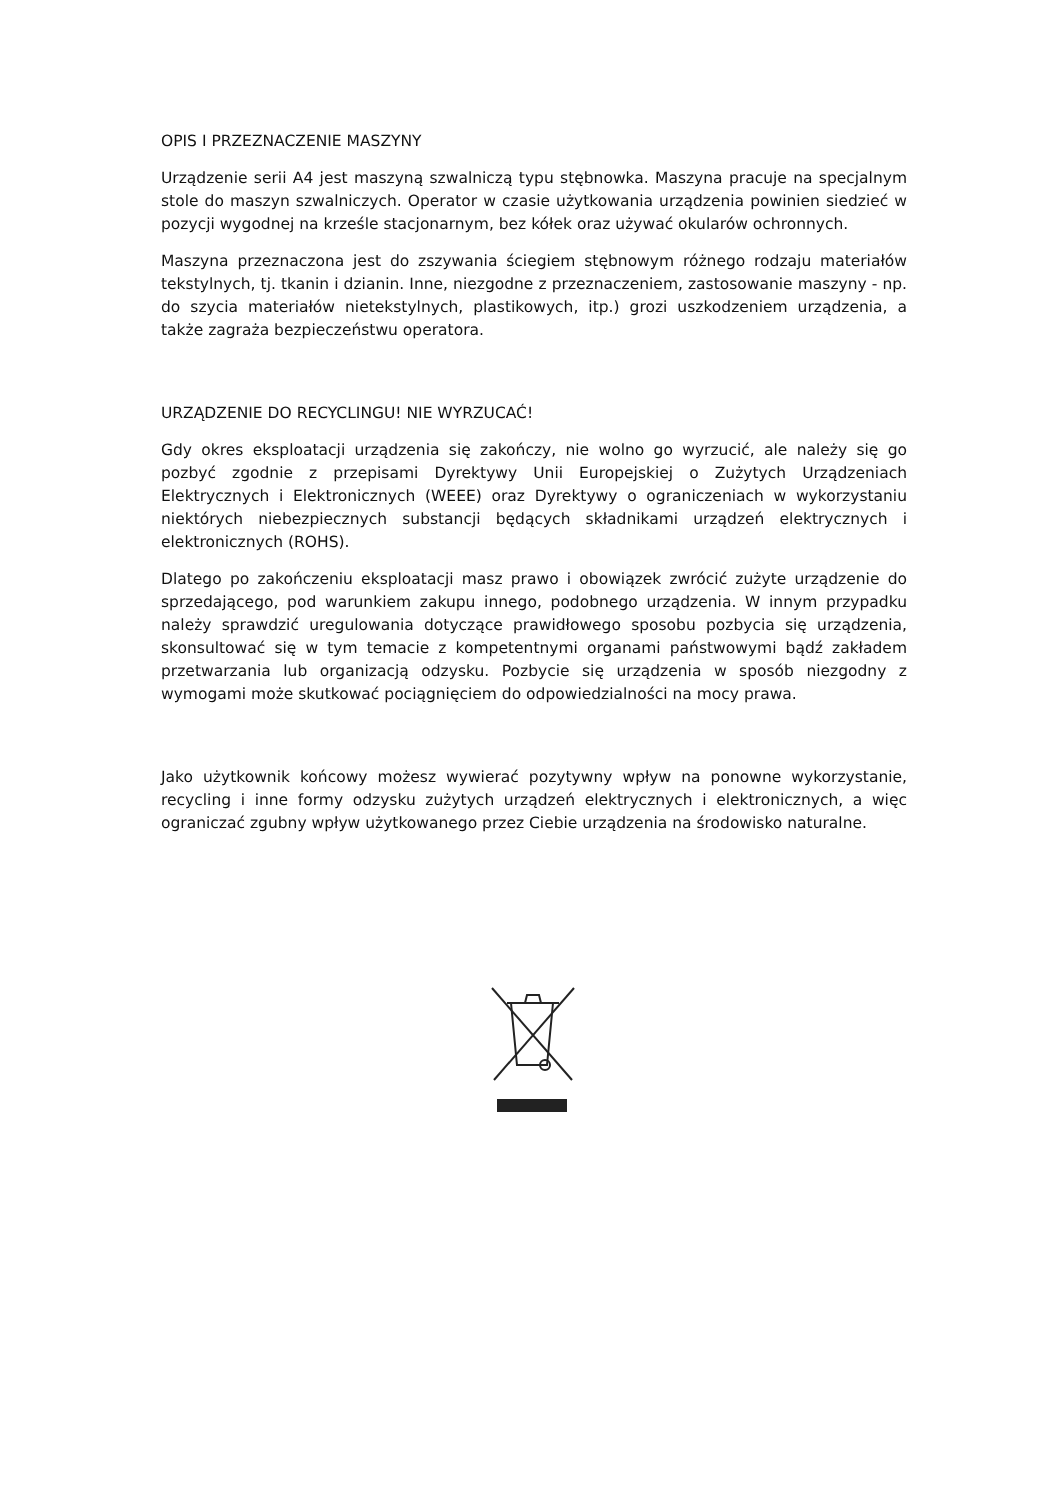OPIS I PRZEZNACZENIE MASZYNY
Urządzenie serii A4 jest maszyną szwalniczą typu stębnowka. Maszyna pracuje na specjalnym stole do maszyn szwalniczych. Operator w czasie użytkowania urządzenia powinien siedzieć w pozycji wygodnej na krześle stacjonarnym, bez kółek oraz używać okularów ochronnych.
Maszyna przeznaczona jest do zszywania ściegiem stębnowym różnego rodzaju materiałów tekstylnych, tj. tkanin i dzianin. Inne, niezgodne z przeznaczeniem, zastosowanie maszyny - np. do szycia materiałów nietekstylnych, plastikowych, itp.) grozi uszkodzeniem urządzenia, a także zagraża bezpieczeństwu operatora.
URZĄDZENIE DO RECYCLINGU! NIE WYRZUCAĆ!
Gdy okres eksploatacji urządzenia się zakończy, nie wolno go wyrzucić, ale należy się go pozbyć zgodnie z przepisami Dyrektywy Unii Europejskiej o Zużytych Urządzeniach Elektrycznych i Elektronicznych (WEEE) oraz Dyrektywy o ograniczeniach w wykorzystaniu niektórych niebezpiecznych substancji będących składnikami urządzeń elektrycznych i elektronicznych (ROHS).
Dlatego po zakończeniu eksploatacji masz prawo i obowiązek zwrócić zużyte urządzenie do sprzedającego, pod warunkiem zakupu innego, podobnego urządzenia. W innym przypadku należy sprawdzić uregulowania dotyczące prawidłowego sposobu pozbycia się urządzenia, skonsultować się w tym temacie z kompetentnymi organami państwowymi bądź zakładem przetwarzania lub organizacją odzysku. Pozbycie się urządzenia w sposób niezgodny z wymogami może skutkować pociągnięciem do odpowiedzialności na mocy prawa.
Jako użytkownik końcowy możesz wywierać pozytywny wpływ na ponowne wykorzystanie, recycling i inne formy odzysku zużytych urządzeń elektrycznych i elektronicznych, a więc ograniczać zgubny wpływ użytkowanego przez Ciebie urządzenia na środowisko naturalne.